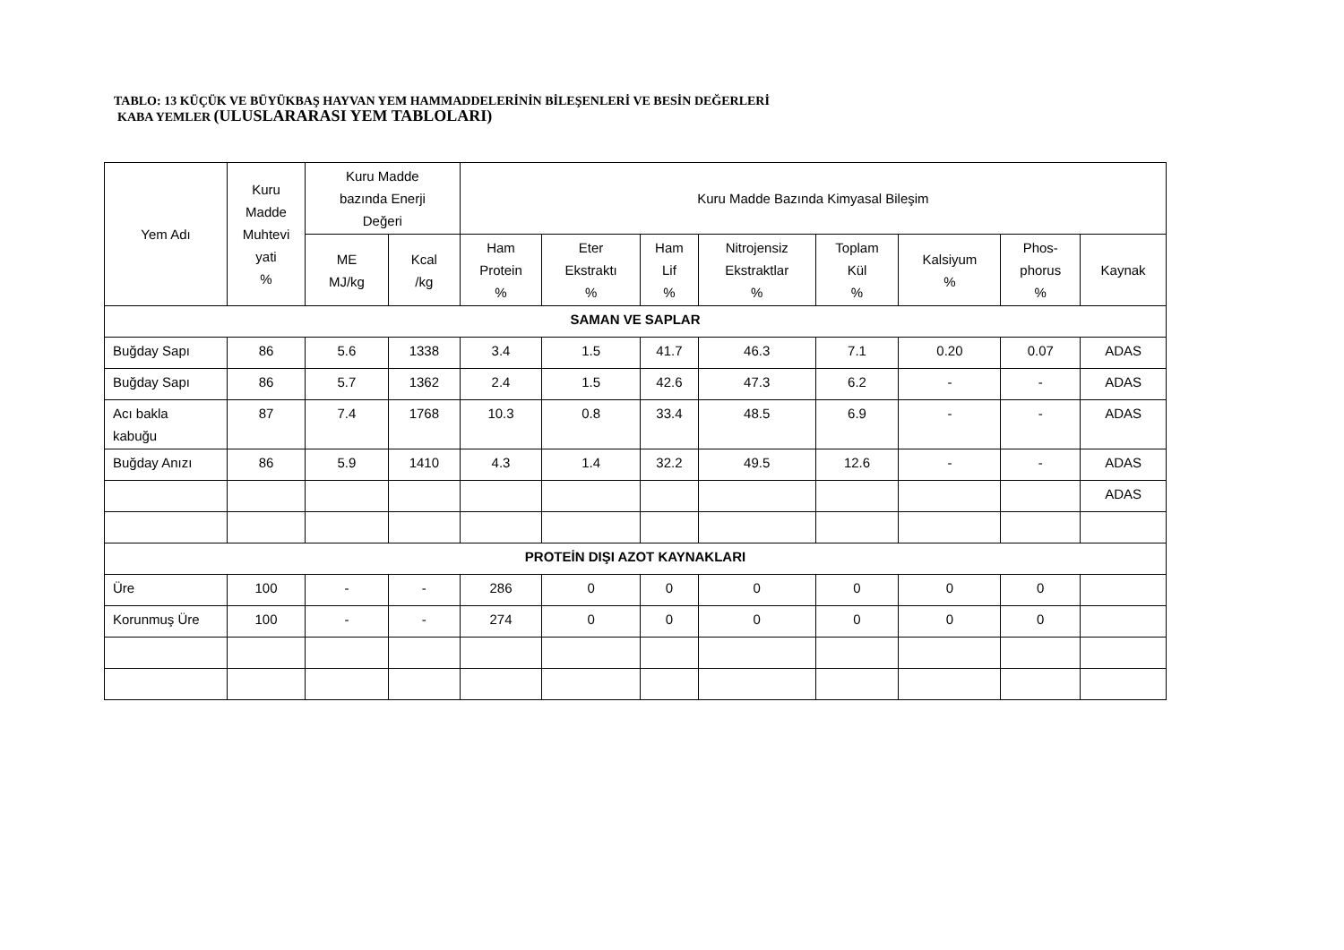TABLO: 13 KÜÇÜK VE BÜYÜKBAŞ HAYVAN YEM HAMMADDELERİNİN BİLEŞENLERİ VE BESİN DEĞERLERİ
KABA YEMLER (ULUSLARARASI YEM TABLOLARI)
| Yem Adı | Kuru Madde Muhtevi yati % | Kuru Madde bazında Enerji Değeri | | Kuru Madde Bazında Kimyasal Bileşim | | | | | | | |
| --- | --- | --- | --- | --- | --- | --- | --- | --- | --- | --- | --- |
| | | ME MJ/kg | Kcal /kg | Ham Protein % | Eter Ekstraktı % | Ham Lif % | Nitrojensiz Ekstraktlar % | Toplam Kül % | Kalsiyum % | Phos- phorus % | Kaynak |
| SAMAN VE SAPLAR | | | | | | | | | | | |
| Buğday Sapı | 86 | 5.6 | 1338 | 3.4 | 1.5 | 41.7 | 46.3 | 7.1 | 0.20 | 0.07 | ADAS |
| Buğday Sapı | 86 | 5.7 | 1362 | 2.4 | 1.5 | 42.6 | 47.3 | 6.2 | - | - | ADAS |
| Acı bakla kabuğu | 87 | 7.4 | 1768 | 10.3 | 0.8 | 33.4 | 48.5 | 6.9 | - | - | ADAS |
| Buğday Anızı | 86 | 5.9 | 1410 | 4.3 | 1.4 | 32.2 | 49.5 | 12.6 | - | - | ADAS |
| | | | | | | | | | | | ADAS |
| PROTEİN DIŞI AZOT KAYNAKLARI | | | | | | | | | | | |
| Üre | 100 | - | - | 286 | 0 | 0 | 0 | 0 | 0 | 0 | |
| Korunmuş Üre | 100 | - | - | 274 | 0 | 0 | 0 | 0 | 0 | 0 | |